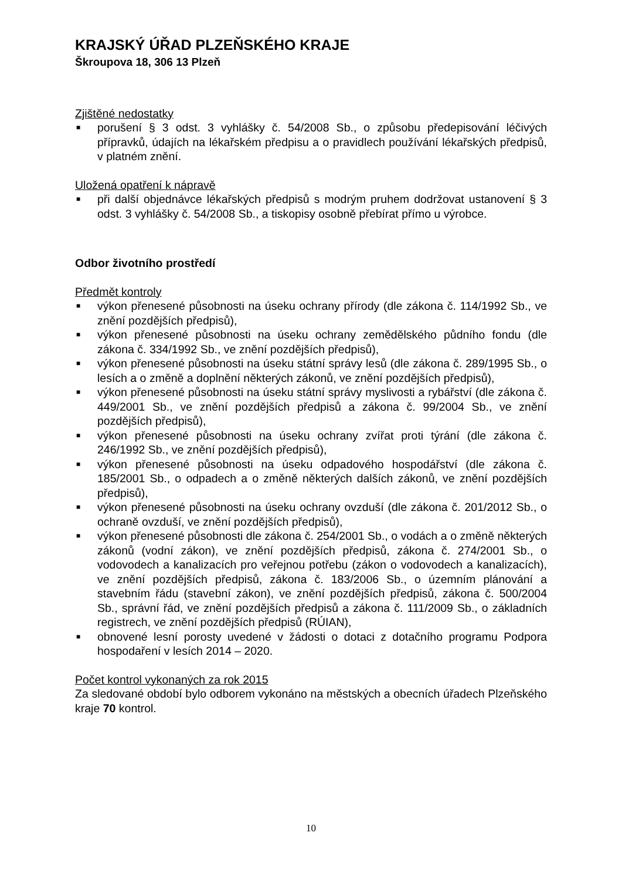KRAJSKÝ ÚŘAD PLZEŇSKÉHO KRAJE
Škroupova 18, 306 13 Plzeň
Zjištěné nedostatky
■ porušení § 3 odst. 3 vyhlášky č. 54/2008 Sb., o způsobu předepisování léčivých přípravků, údajích na lékařském předpisu a o pravidlech používání lékařských předpisů, v platném znění.
Uložená opatření k nápravě
■ při další objednávce lékařských předpisů s modrým pruhem dodržovat ustanovení § 3 odst. 3 vyhlášky č. 54/2008 Sb., a tiskopisy osobně přebírat přímo u výrobce.
Odbor životního prostředí
Předmět kontroly
■ výkon přenesené působnosti na úseku ochrany přírody (dle zákona č. 114/1992 Sb., ve znění pozdějších předpisů),
■ výkon přenesené působnosti na úseku ochrany zemědělského půdního fondu (dle zákona č. 334/1992 Sb., ve znění pozdějších předpisů),
■ výkon přenesené působnosti na úseku státní správy lesů (dle zákona č. 289/1995 Sb., o lesích a o změně a doplnění některých zákonů, ve znění pozdějších předpisů),
■ výkon přenesené působnosti na úseku státní správy myslivosti a rybářství (dle zákona č. 449/2001 Sb., ve znění pozdějších předpisů a zákona č. 99/2004 Sb., ve znění pozdějších předpisů),
■ výkon přenesené působnosti na úseku ochrany zvířat proti týrání (dle zákona č. 246/1992 Sb., ve znění pozdějších předpisů),
■ výkon přenesené působnosti na úseku odpadového hospodářství (dle zákona č. 185/2001 Sb., o odpadech a o změně některých dalších zákonů, ve znění pozdějších předpisů),
■ výkon přenesené působnosti na úseku ochrany ovzduší (dle zákona č. 201/2012 Sb., o ochraně ovzduší, ve znění pozdějších předpisů),
■ výkon přenesené působnosti dle zákona č. 254/2001 Sb., o vodách a o změně některých zákonů (vodní zákon), ve znění pozdějších předpisů, zákona č. 274/2001 Sb., o vodovodech a kanalizacích pro veřejnou potřebu (zákon o vodovodech a kanalizacích), ve znění pozdějších předpisů, zákona č. 183/2006 Sb., o územním plánování a stavebním řádu (stavební zákon), ve znění pozdějších předpisů, zákona č. 500/2004 Sb., správní řád, ve znění pozdějších předpisů a zákona č. 111/2009 Sb., o základních registrech, ve znění pozdějších předpisů (RÚIAN),
■ obnovené lesní porosty uvedené v žádosti o dotaci z dotačního programu Podpora hospodaření v lesích 2014 – 2020.
Počet kontrol vykonaných za rok 2015
Za sledované období bylo odborem vykonáno na městských a obecních úřadech Plzeňského kraje 70 kontrol.
10